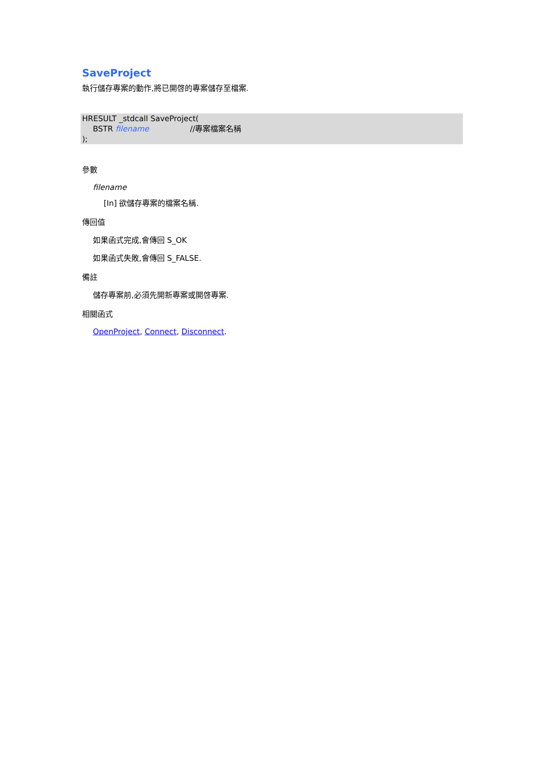SaveProject
執行儲存專案的動作,將已開啓的專案儲存至檔案.
HRESULT _stdcall SaveProject(
BSTR filename //專案檔案名稱
);
參數
filename
[In] 欲儲存專案的檔案名稱.
傳回值
如果函式完成,會傳回 S_OK
如果函式失敗,會傳回 S_FALSE.
備註
儲存專案前,必須先開新專案或開啓專案.
相關函式
OpenProject, Connect, Disconnect.